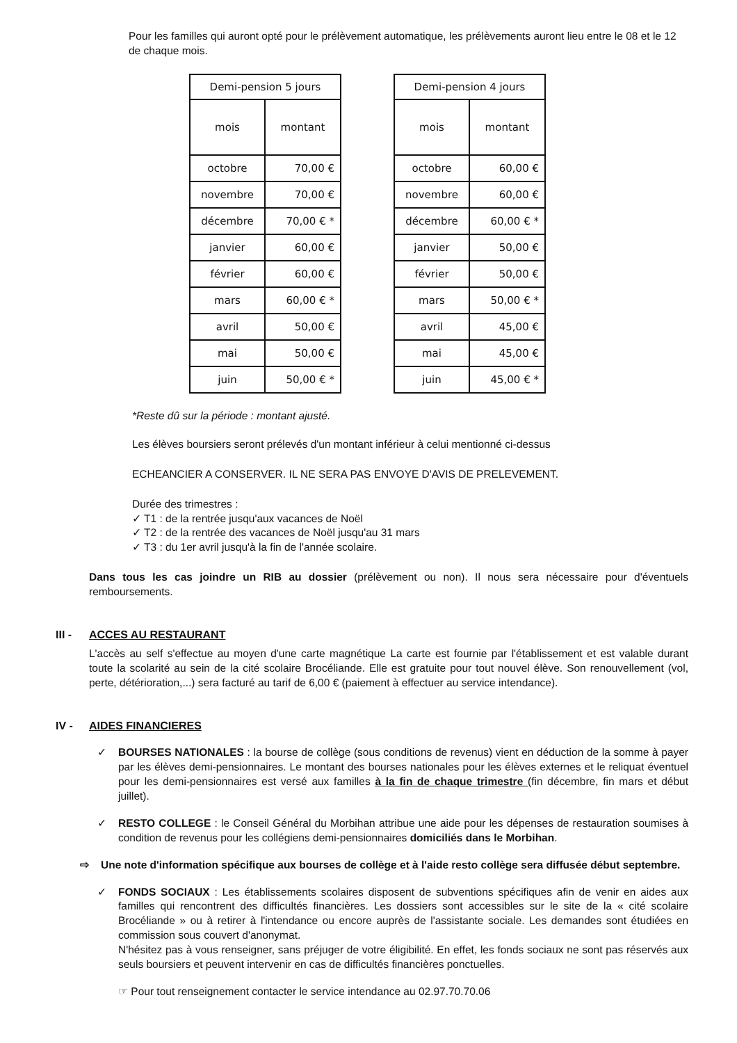Pour les familles qui auront opté pour le prélèvement automatique, les prélèvements auront lieu entre le 08 et le 12 de chaque mois.
| Demi-pension 5 jours | |
| --- | --- |
| mois | montant |
| octobre | 70,00 € |
| novembre | 70,00 € |
| décembre | 70,00 € * |
| janvier | 60,00 € |
| février | 60,00 € |
| mars | 60,00 € * |
| avril | 50,00 € |
| mai | 50,00 € |
| juin | 50,00 € * |
| Demi-pension 4 jours | |
| --- | --- |
| mois | montant |
| octobre | 60,00 € |
| novembre | 60,00 € |
| décembre | 60,00 € * |
| janvier | 50,00 € |
| février | 50,00 € |
| mars | 50,00 € * |
| avril | 45,00 € |
| mai | 45,00 € |
| juin | 45,00 € * |
*Reste dû sur la période : montant ajusté.
Les élèves boursiers seront prélevés d'un montant inférieur à celui mentionné ci-dessus
ECHEANCIER A CONSERVER. IL NE SERA PAS ENVOYE D'AVIS DE PRELEVEMENT.
Durée des trimestres :
✓ T1 : de la rentrée jusqu'aux vacances de Noël
✓ T2 : de la rentrée des vacances de Noël jusqu'au 31 mars
✓ T3 : du 1er avril jusqu'à la fin de l'année scolaire.
Dans tous les cas joindre un RIB au dossier (prélèvement ou non). Il nous sera nécessaire pour d'éventuels remboursements.
III - ACCES AU RESTAURANT
L'accès au self s'effectue au moyen d'une carte magnétique La carte est fournie par l'établissement et est valable durant toute la scolarité au sein de la cité scolaire Brocéliande. Elle est gratuite pour tout nouvel élève. Son renouvellement (vol, perte, détérioration,...) sera facturé au tarif de 6,00 € (paiement à effectuer au service intendance).
IV - AIDES FINANCIERES
✓ BOURSES NATIONALES : la bourse de collège (sous conditions de revenus) vient en déduction de la somme à payer par les élèves demi-pensionnaires. Le montant des bourses nationales pour les élèves externes et le reliquat éventuel pour les demi-pensionnaires est versé aux familles à la fin de chaque trimestre (fin décembre, fin mars et début juillet).
✓ RESTO COLLEGE : le Conseil Général du Morbihan attribue une aide pour les dépenses de restauration soumises à condition de revenus pour les collégiens demi-pensionnaires domiciliés dans le Morbihan.
⇨ Une note d'information spécifique aux bourses de collège et à l'aide resto collège sera diffusée début septembre.
✓ FONDS SOCIAUX : Les établissements scolaires disposent de subventions spécifiques afin de venir en aides aux familles qui rencontrent des difficultés financières. Les dossiers sont accessibles sur le site de la « cité scolaire Brocéliande » ou à retirer à l'intendance ou encore auprès de l'assistante sociale. Les demandes sont étudiées en commission sous couvert d'anonymat.
N'hésitez pas à vous renseigner, sans préjuger de votre éligibilité. En effet, les fonds sociaux ne sont pas réservés aux seuls boursiers et peuvent intervenir en cas de difficultés financières ponctuelles.
☞ Pour tout renseignement contacter le service intendance au 02.97.70.70.06